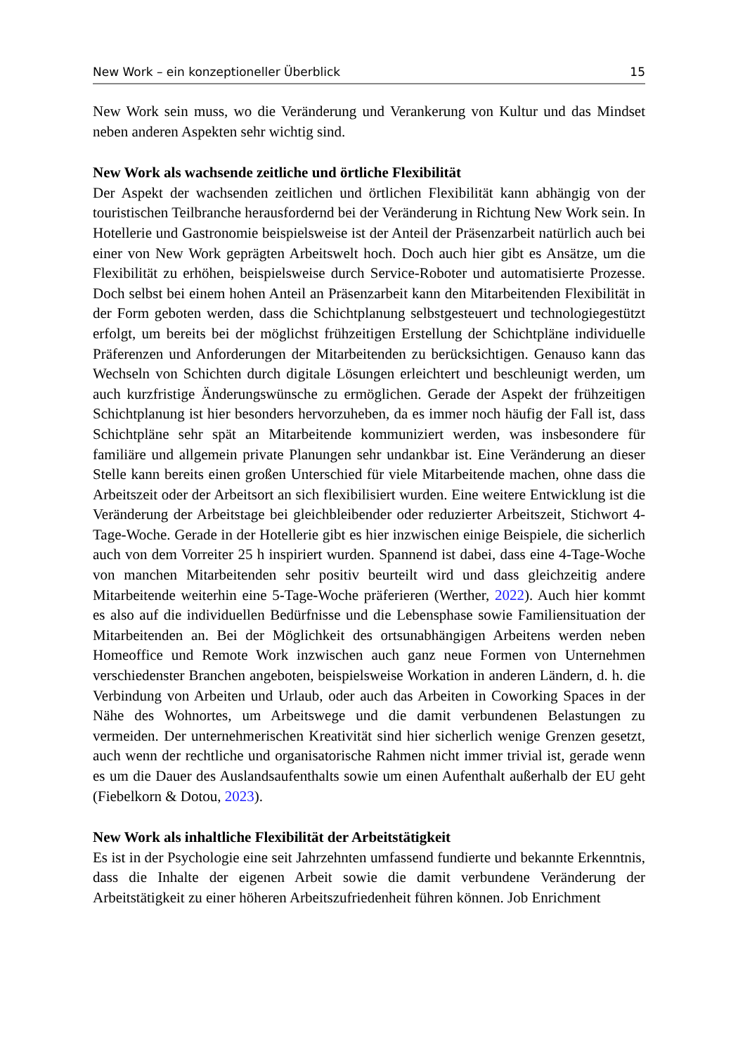New Work – ein konzeptioneller Überblick 15
New Work sein muss, wo die Veränderung und Verankerung von Kultur und das Mindset neben anderen Aspekten sehr wichtig sind.
New Work als wachsende zeitliche und örtliche Flexibilität
Der Aspekt der wachsenden zeitlichen und örtlichen Flexibilität kann abhängig von der touristischen Teilbranche herausfordernd bei der Veränderung in Richtung New Work sein. In Hotellerie und Gastronomie beispielsweise ist der Anteil der Präsenzarbeit natürlich auch bei einer von New Work geprägten Arbeitswelt hoch. Doch auch hier gibt es Ansätze, um die Flexibilität zu erhöhen, beispielsweise durch Service-Roboter und automatisierte Prozesse. Doch selbst bei einem hohen Anteil an Präsenzarbeit kann den Mitarbeitenden Flexibilität in der Form geboten werden, dass die Schichtplanung selbstgesteuert und technologiegestützt erfolgt, um bereits bei der möglichst frühzeitigen Erstellung der Schichtpläne individuelle Präferenzen und Anforderungen der Mitarbeitenden zu berücksichtigen. Genauso kann das Wechseln von Schichten durch digitale Lösungen erleichtert und beschleunigt werden, um auch kurzfristige Änderungswünsche zu ermöglichen. Gerade der Aspekt der frühzeitigen Schichtplanung ist hier besonders hervorzuheben, da es immer noch häufig der Fall ist, dass Schichtpläne sehr spät an Mitarbeitende kommuniziert werden, was insbesondere für familiäre und allgemein private Planungen sehr undankbar ist. Eine Veränderung an dieser Stelle kann bereits einen großen Unterschied für viele Mitarbeitende machen, ohne dass die Arbeitszeit oder der Arbeitsort an sich flexibilisiert wurden. Eine weitere Entwicklung ist die Veränderung der Arbeitstage bei gleichbleibender oder reduzierter Arbeitszeit, Stichwort 4-Tage-Woche. Gerade in der Hotellerie gibt es hier inzwischen einige Beispiele, die sicherlich auch von dem Vorreiter 25 h inspiriert wurden. Spannend ist dabei, dass eine 4-Tage-Woche von manchen Mitarbeitenden sehr positiv beurteilt wird und dass gleichzeitig andere Mitarbeitende weiterhin eine 5-Tage-Woche präferieren (Werther, 2022). Auch hier kommt es also auf die individuellen Bedürfnisse und die Lebensphase sowie Familiensituation der Mitarbeitenden an. Bei der Möglichkeit des ortsunabhängigen Arbeitens werden neben Homeoffice und Remote Work inzwischen auch ganz neue Formen von Unternehmen verschiedenster Branchen angeboten, beispielsweise Workation in anderen Ländern, d. h. die Verbindung von Arbeiten und Urlaub, oder auch das Arbeiten in Coworking Spaces in der Nähe des Wohnortes, um Arbeitswege und die damit verbundenen Belastungen zu vermeiden. Der unternehmerischen Kreativität sind hier sicherlich wenige Grenzen gesetzt, auch wenn der rechtliche und organisatorische Rahmen nicht immer trivial ist, gerade wenn es um die Dauer des Auslandsaufenthalts sowie um einen Aufenthalt außerhalb der EU geht (Fiebelkorn & Dotou, 2023).
New Work als inhaltliche Flexibilität der Arbeitstätigkeit
Es ist in der Psychologie eine seit Jahrzehnten umfassend fundierte und bekannte Erkenntnis, dass die Inhalte der eigenen Arbeit sowie die damit verbundene Veränderung der Arbeitstätigkeit zu einer höheren Arbeitszufriedenheit führen können. Job Enrichment